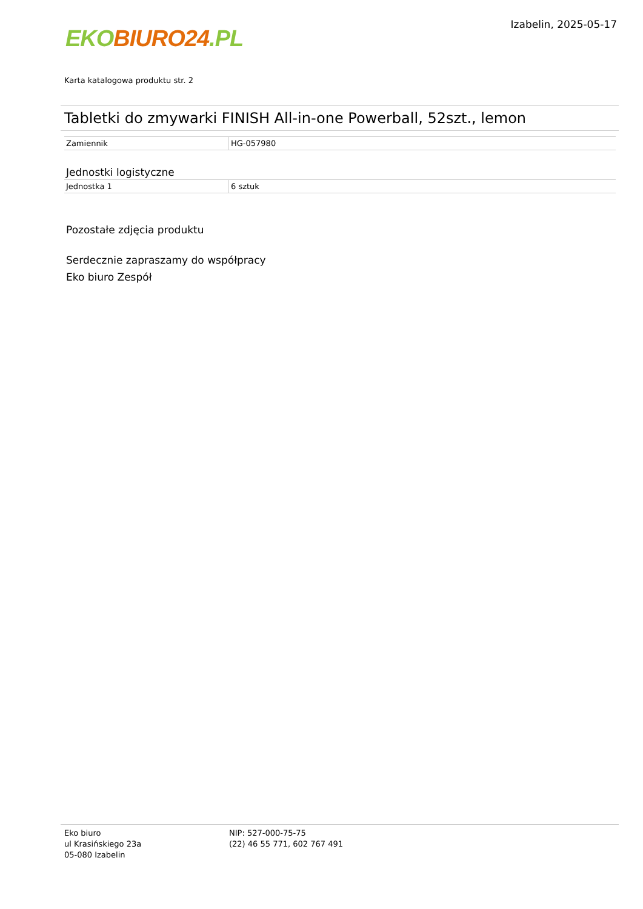EKO BIURO24.PL
Izabelin, 2025-05-17
Karta katalogowa produktu str. 2
Tabletki do zmywarki FINISH All-in-one Powerball, 52szt., lemon
| Zamiennik | HG-057980 |
Jednostki logistyczne
| Jednostka 1 | 6 sztuk |
Pozostałe zdjęcia produktu
Serdecznie zapraszamy do współpracy
Eko biuro Zespół
Eko biuro
ul Krasińskiego 23a
05-080 Izabelin
NIP: 527-000-75-75
(22) 46 55 771, 602 767 491